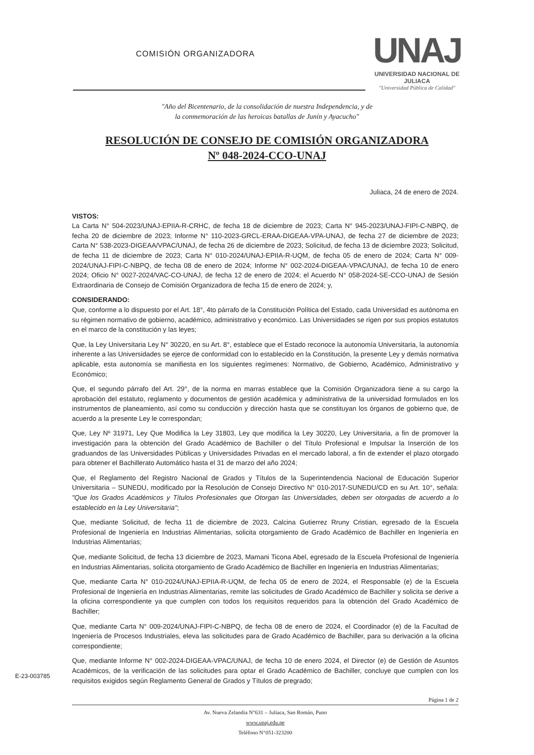COMISIÓN ORGANIZADORA
UNAJ
UNIVERSIDAD NACIONAL DE JULIACA
"Universidad Pública de Calidad"
"Año del Bicentenario, de la consolidación de nuestra Independencia, y de
la conmemoración de las heroicas batallas de Junín y Ayacucho"
RESOLUCIÓN DE CONSEJO DE COMISIÓN ORGANIZADORA
Nº 048-2024-CCO-UNAJ
Juliaca, 24 de enero de 2024.
VISTOS:
La Carta N° 504-2023/UNAJ-EPIIA-R-CRHC, de fecha 18 de diciembre de 2023; Carta N° 945-2023/UNAJ-FIPI-C-NBPQ, de fecha 20 de diciembre de 2023; Informe N° 110-2023-GRCL-ERAA-DIGEAA-VPA-UNAJ, de fecha 27 de diciembre de 2023; Carta N° 538-2023-DIGEAA/VPAC/UNAJ, de fecha 26 de diciembre de 2023; Solicitud, de fecha 13 de diciembre 2023; Solicitud, de fecha 11 de diciembre de 2023; Carta N° 010-2024/UNAJ-EPIIA-R-UQM, de fecha 05 de enero de 2024; Carta N° 009-2024/UNAJ-FIPI-C-NBPQ, de fecha 08 de enero de 2024; Informe N° 002-2024-DIGEAA-VPAC/UNAJ, de fecha 10 de enero 2024; Oficio N° 0027-2024/VAC-CO-UNAJ, de fecha 12 de enero de 2024; el Acuerdo N° 058-2024-SE-CCO-UNAJ de Sesión Extraordinaria de Consejo de Comisión Organizadora de fecha 15 de enero de 2024; y,
CONSIDERANDO:
Que, conforme a lo dispuesto por el Art. 18°, 4to párrafo de la Constitución Política del Estado, cada Universidad es autónoma en su régimen normativo de gobierno, académico, administrativo y económico. Las Universidades se rigen por sus propios estatutos en el marco de la constitución y las leyes;
Que, la Ley Universitaria Ley N° 30220, en su Art. 8°, establece que el Estado reconoce la autonomía Universitaria, la autonomía inherente a las Universidades se ejerce de conformidad con lo establecido en la Constitución, la presente Ley y demás normativa aplicable, esta autonomía se manifiesta en los siguientes regímenes: Normativo, de Gobierno, Académico, Administrativo y Económico;
Que, el segundo párrafo del Art. 29°, de la norma en marras establece que la Comisión Organizadora tiene a su cargo la aprobación del estatuto, reglamento y documentos de gestión académica y administrativa de la universidad formulados en los instrumentos de planeamiento, así como su conducción y dirección hasta que se constituyan los órganos de gobierno que, de acuerdo a la presente Ley le correspondan;
Que, Ley Nº 31971, Ley Que Modifica la Ley 31803, Ley que modifica la Ley 30220, Ley Universitaria, a fin de promover la investigación para la obtención del Grado Académico de Bachiller o del Título Profesional e Impulsar la Inserción de los graduandos de las Universidades Públicas y Universidades Privadas en el mercado laboral, a fin de extender el plazo otorgado para obtener el Bachillerato Automático hasta el 31 de marzo del año 2024;
Que, el Reglamento del Registro Nacional de Grados y Títulos de la Superintendencia Nacional de Educación Superior Universitaria – SUNEDU, modificado por la Resolución de Consejo Directivo N° 010-2017-SUNEDU/CD en su Art. 10°, señala: "Que los Grados Académicos y Títulos Profesionales que Otorgan las Universidades, deben ser otorgadas de acuerdo a lo establecido en la Ley Universitaria";
Que, mediante Solicitud, de fecha 11 de diciembre de 2023, Calcina Gutierrez Rruny Cristian, egresado de la Escuela Profesional de Ingeniería en Industrias Alimentarias, solicita otorgamiento de Grado Académico de Bachiller en Ingeniería en Industrias Alimentarias;
Que, mediante Solicitud, de fecha 13 diciembre de 2023, Mamani Ticona Abel, egresado de la Escuela Profesional de Ingeniería en Industrias Alimentarias, solicita otorgamiento de Grado Académico de Bachiller en Ingeniería en Industrias Alimentarias;
Que, mediante Carta N° 010-2024/UNAJ-EPIIA-R-UQM, de fecha 05 de enero de 2024, el Responsable (e) de la Escuela Profesional de Ingeniería en Industrias Alimentarias, remite las solicitudes de Grado Académico de Bachiller y solicita se derive a la oficina correspondiente ya que cumplen con todos los requisitos requeridos para la obtención del Grado Académico de Bachiller;
Que, mediante Carta N° 009-2024/UNAJ-FIPI-C-NBPQ, de fecha 08 de enero de 2024, el Coordinador (e) de la Facultad de Ingeniería de Procesos Industriales, eleva las solicitudes para de Grado Académico de Bachiller, para su derivación a la oficina correspondiente;
Que, mediante Informe N° 002-2024-DIGEAA-VPAC/UNAJ, de fecha 10 de enero 2024, el Director (e) de Gestión de Asuntos Académicos, de la verificación de las solicitudes para optar el Grado Académico de Bachiller, concluye que cumplen con los requisitos exigidos según Reglamento General de Grados y Títulos de pregrado;
E-23-003785
Página 1 de 2
Av. Nueva Zelandia N°631 – Juliaca, San Román, Puno
www.unaj.edu.pe
Teléfono N°051-323200